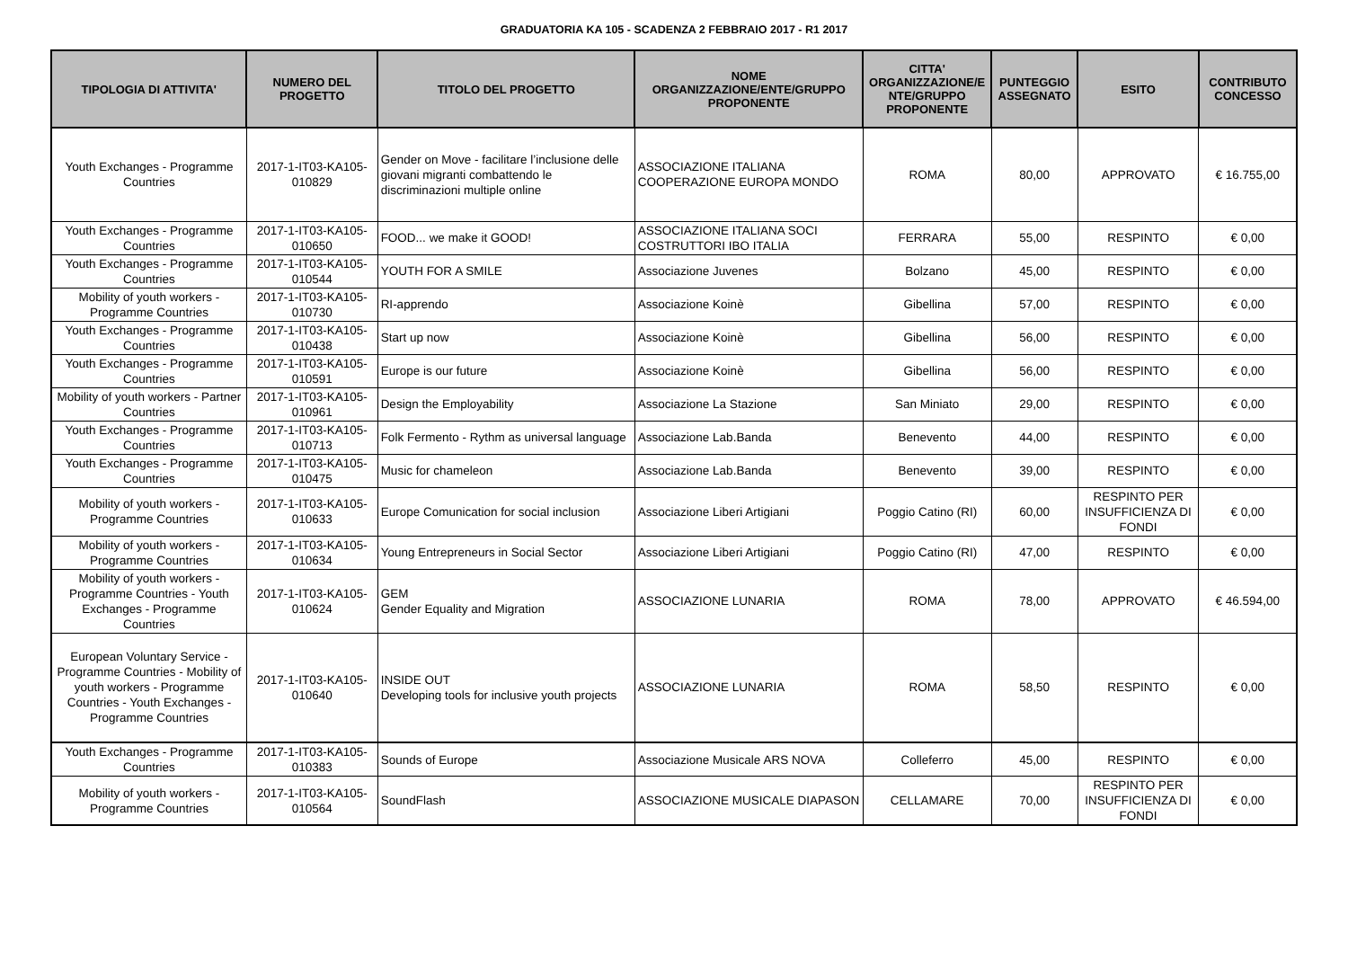GRADUATORIA KA 105 - SCADENZA 2 FEBBRAIO 2017 - R1 2017
| TIPOLOGIA DI ATTIVITA' | NUMERO DEL PROGETTO | TITOLO DEL PROGETTO | NOME ORGANIZZAZIONE/ENTE/GRUPPO PROPONENTE | CITTA' ORGANIZZAZIONE/E NTE/GRUPPO PROPONENTE | PUNTEGGIO ASSEGNATO | ESITO | CONTRIBUTO CONCESSO |
| --- | --- | --- | --- | --- | --- | --- | --- |
| Youth Exchanges - Programme Countries | 2017-1-IT03-KA105-010829 | Gender on Move - facilitare l’inclusione delle giovani migranti combattendo le discriminazioni multiple online | ASSOCIAZIONE ITALIANA COOPERAZIONE EUROPA MONDO | ROMA | 80,00 | APPROVATO | € 16.755,00 |
| Youth Exchanges - Programme Countries | 2017-1-IT03-KA105-010650 | FOOD... we make it GOOD! | ASSOCIAZIONE ITALIANA SOCI COSTRUTTORI IBO ITALIA | FERRARA | 55,00 | RESPINTO | € 0,00 |
| Youth Exchanges - Programme Countries | 2017-1-IT03-KA105-010544 | YOUTH FOR A SMILE | Associazione Juvenes | Bolzano | 45,00 | RESPINTO | € 0,00 |
| Mobility of youth workers - Programme Countries | 2017-1-IT03-KA105-010730 | RI-apprendo | Associazione Koinè | Gibellina | 57,00 | RESPINTO | € 0,00 |
| Youth Exchanges - Programme Countries | 2017-1-IT03-KA105-010438 | Start up now | Associazione Koinè | Gibellina | 56,00 | RESPINTO | € 0,00 |
| Youth Exchanges - Programme Countries | 2017-1-IT03-KA105-010591 | Europe is our future | Associazione Koinè | Gibellina | 56,00 | RESPINTO | € 0,00 |
| Mobility of youth workers - Partner Countries | 2017-1-IT03-KA105-010961 | Design the Employability | Associazione La Stazione | San Miniato | 29,00 | RESPINTO | € 0,00 |
| Youth Exchanges - Programme Countries | 2017-1-IT03-KA105-010713 | Folk Fermento - Rythm as universal language | Associazione Lab.Banda | Benevento | 44,00 | RESPINTO | € 0,00 |
| Youth Exchanges - Programme Countries | 2017-1-IT03-KA105-010475 | Music for chameleon | Associazione Lab.Banda | Benevento | 39,00 | RESPINTO | € 0,00 |
| Mobility of youth workers - Programme Countries | 2017-1-IT03-KA105-010633 | Europe Comunication for social inclusion | Associazione Liberi Artigiani | Poggio Catino (RI) | 60,00 | RESPINTO PER INSUFFICIENZA DI FONDI | € 0,00 |
| Mobility of youth workers - Programme Countries | 2017-1-IT03-KA105-010634 | Young Entrepreneurs in Social Sector | Associazione Liberi Artigiani | Poggio Catino (RI) | 47,00 | RESPINTO | € 0,00 |
| Mobility of youth workers - Programme Countries - Youth Exchanges - Programme Countries | 2017-1-IT03-KA105-010624 | GEM Gender Equality and Migration | ASSOCIAZIONE LUNARIA | ROMA | 78,00 | APPROVATO | € 46.594,00 |
| European Voluntary Service - Programme Countries - Mobility of youth workers - Programme Countries - Youth Exchanges - Programme Countries | 2017-1-IT03-KA105-010640 | INSIDE OUT Developing tools for inclusive youth projects | ASSOCIAZIONE LUNARIA | ROMA | 58,50 | RESPINTO | € 0,00 |
| Youth Exchanges - Programme Countries | 2017-1-IT03-KA105-010383 | Sounds of Europe | Associazione Musicale ARS NOVA | Colleferro | 45,00 | RESPINTO | € 0,00 |
| Mobility of youth workers - Programme Countries | 2017-1-IT03-KA105-010564 | SoundFlash | ASSOCIAZIONE MUSICALE DIAPASON | CELLAMARE | 70,00 | RESPINTO PER INSUFFICIENZA DI FONDI | € 0,00 |